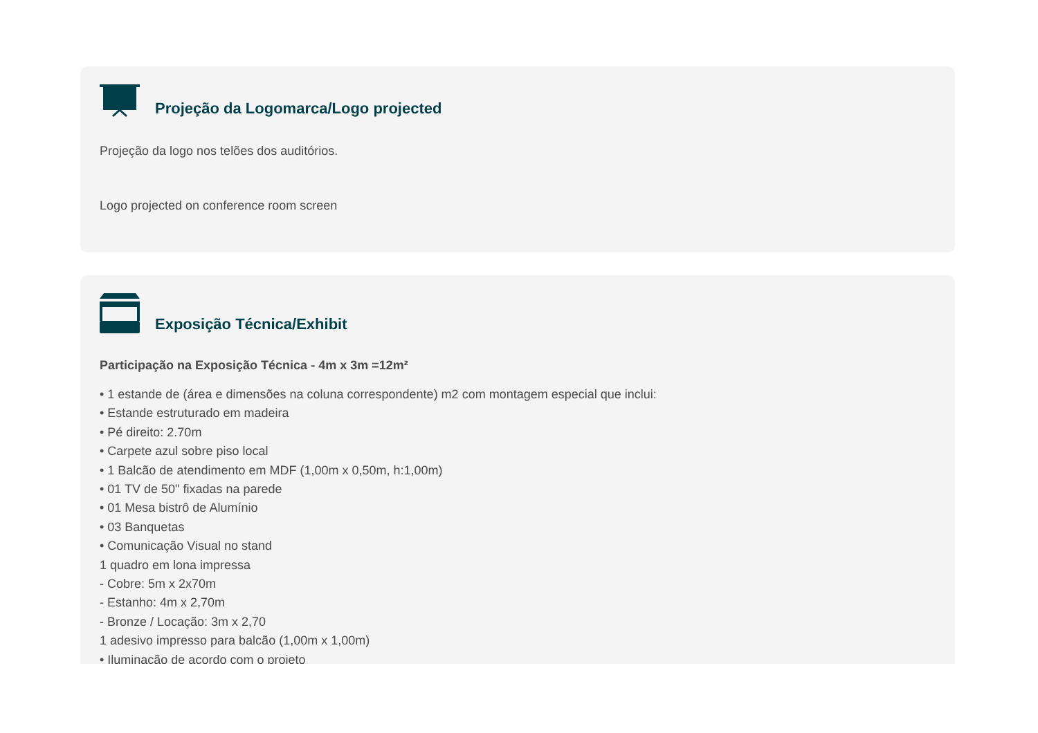Projeção da Logomarca/Logo projected
Projeção da logo nos telões dos auditórios.
Logo projected on conference room screen
Exposição Técnica/Exhibit
Participação na Exposição Técnica - 4m x 3m =12m²
• 1 estande de (área e dimensões na coluna correspondente) m2 com montagem especial que inclui:
• Estande estruturado em madeira
• Pé direito: 2.70m
• Carpete azul sobre piso local
• 1 Balcão de atendimento em MDF (1,00m x 0,50m, h:1,00m)
• 01 TV de 50" fixadas na parede
• 01 Mesa bistrô de Alumínio
• 03 Banquetas
• Comunicação Visual no stand
1 quadro em lona impressa
- Cobre: 5m x 2x70m
- Estanho: 4m x 2,70m
- Bronze / Locação: 3m x 2,70
1 adesivo impresso para balcão (1,00m x 1,00m)
• Iluminação de acordo com o projeto